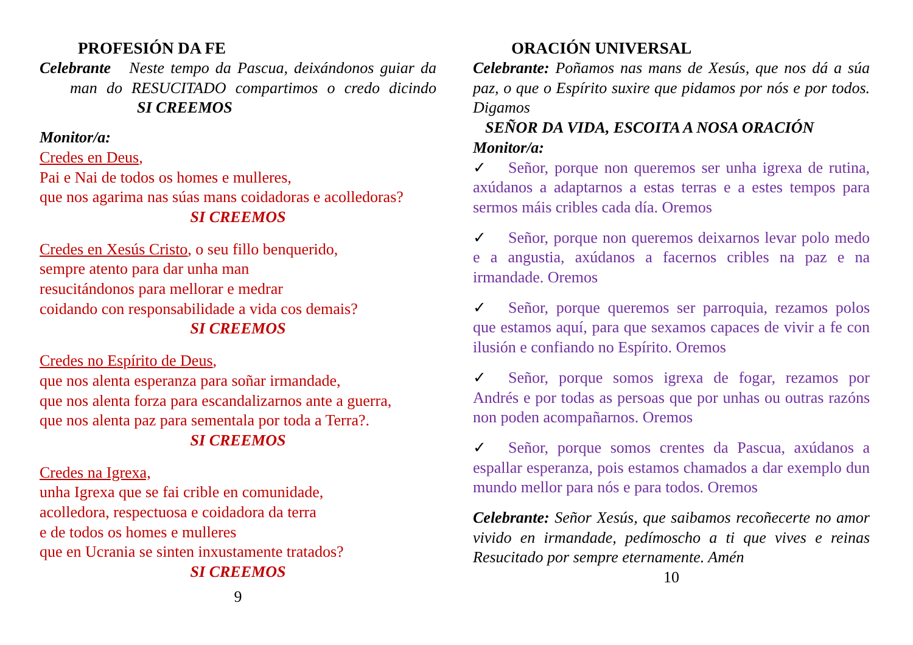PROFESIÓN DA FE
Celebrante Neste tempo da Pascua, deixándonos guiar da man do RESUCITADO compartimos o credo dicindo SI CREEMOS
Monitor/a:
Credes en Deus,
Pai e Nai de todos os homes e mulleres,
que nos agarima nas súas mans coidadoras e acolledoras?
SI CREEMOS
Credes en Xesús Cristo, o seu fillo benquerido,
sempre atento para dar unha man
resucitándonos para mellorar e medrar
coidando con responsabilidade a vida cos demais?
SI CREEMOS
Credes no Espírito de Deus,
que nos alenta esperanza para soñar irmandade,
que nos alenta forza para escandalizarnos ante a guerra,
que nos alenta paz para sementala por toda a Terra?.
SI CREEMOS
Credes na Igrexa,
unha Igrexa que se fai crible en comunidade,
acolledora, respectuosa e coidadora da terra
e de todos os homes e mulleres
que en Ucrania se sinten inxustamente tratados?
SI CREEMOS
9
ORACIÓN UNIVERSAL
Celebrante: Poñamos nas mans de Xesús, que nos dá a súa paz, o que o Espírito suxire que pidamos por nós e por todos. Digamos
SEÑOR DA VIDA, ESCOITA A NOSA ORACIÓN
Monitor/a:
✓ Señor, porque non queremos ser unha igrexa de rutina, axúdanos a adaptarnos a estas terras e a estes tempos para sermos máis cribles cada día. Oremos
✓ Señor, porque non queremos deixarnos levar polo medo e a angustia, axúdanos a facernos cribles na paz e na irmandade. Oremos
✓ Señor, porque queremos ser parroquia, rezamos polos que estamos aquí, para que sexamos capaces de vivir a fe con ilusión e confiando no Espírito. Oremos
✓ Señor, porque somos igrexa de fogar, rezamos por Andrés e por todas as persoas que por unhas ou outras razóns non poden acompañarnos. Oremos
✓ Señor, porque somos crentes da Pascua, axúdanos a espallar esperanza, pois estamos chamados a dar exemplo dun mundo mellor para nós e para todos. Oremos
Celebrante: Señor Xesús, que saibamos recoñecerte no amor vivido en irmandade, pedímoscho a ti que vives e reinas Resucitado por sempre eternamente. Amén
10